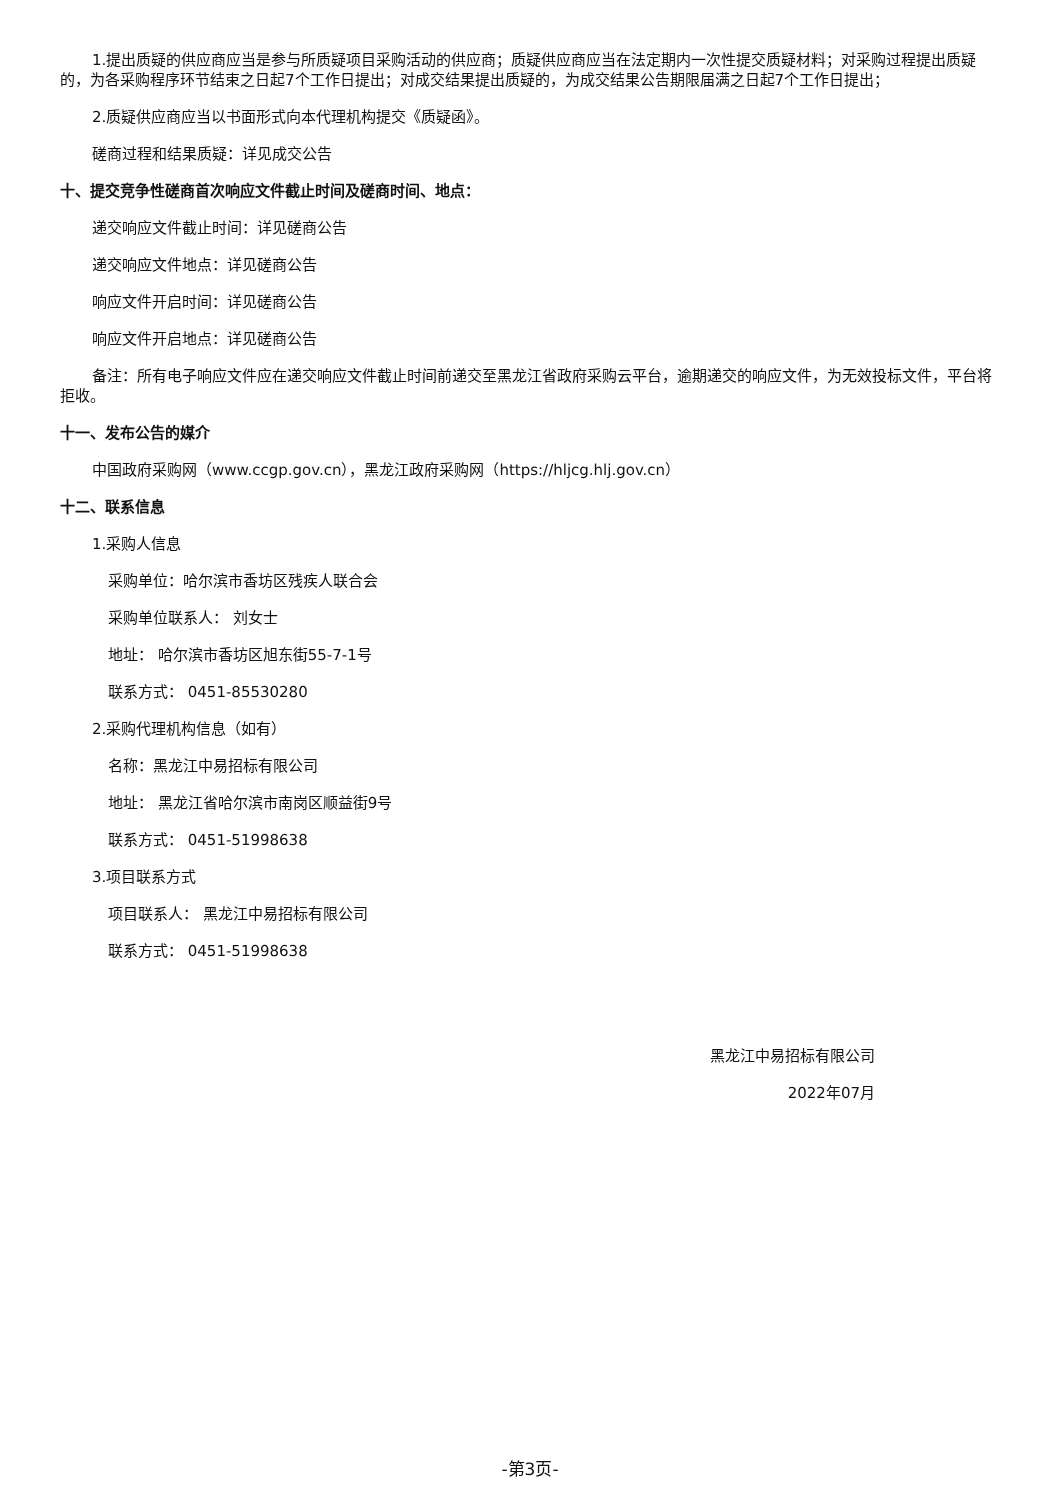1.提出质疑的供应商应当是参与所质疑项目采购活动的供应商；质疑供应商应当在法定期内一次性提交质疑材料；对采购过程提出质疑的，为各采购程序环节结束之日起7个工作日提出；对成交结果提出质疑的，为成交结果公告期限届满之日起7个工作日提出；
2.质疑供应商应当以书面形式向本代理机构提交《质疑函》。
磋商过程和结果质疑：详见成交公告
十、提交竞争性磋商首次响应文件截止时间及磋商时间、地点：
递交响应文件截止时间：详见磋商公告
递交响应文件地点：详见磋商公告
响应文件开启时间：详见磋商公告
响应文件开启地点：详见磋商公告
备注：所有电子响应文件应在递交响应文件截止时间前递交至黑龙江省政府采购云平台，逾期递交的响应文件，为无效投标文件，平台将拒收。
十一、发布公告的媒介
中国政府采购网（www.ccgp.gov.cn），黑龙江政府采购网（https://hljcg.hlj.gov.cn）
十二、联系信息
1.采购人信息
采购单位：哈尔滨市香坊区残疾人联合会
采购单位联系人： 刘女士
地址： 哈尔滨市香坊区旭东街55-7-1号
联系方式： 0451-85530280
2.采购代理机构信息（如有）
名称：黑龙江中易招标有限公司
地址： 黑龙江省哈尔滨市南岗区顺益街9号
联系方式： 0451-51998638
3.项目联系方式
项目联系人： 黑龙江中易招标有限公司
联系方式： 0451-51998638
黑龙江中易招标有限公司
2022年07月
-第3页-